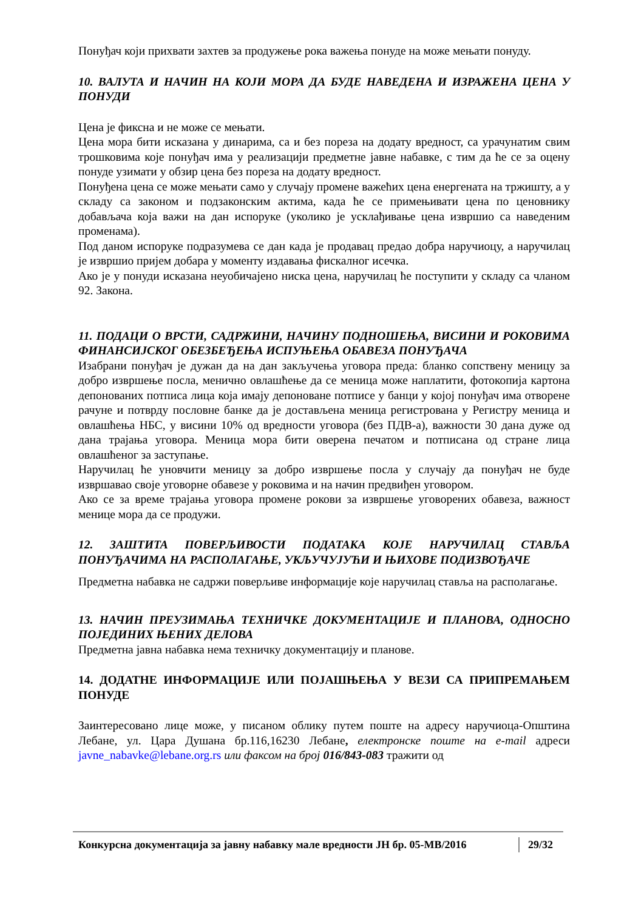Понуђач који прихвати захтев за продужење рока важења понуде на може мењати понуду.
10. ВАЛУТА И НАЧИН НА КОЈИ МОРА ДА БУДЕ НАВЕДЕНА И ИЗРАЖЕНА ЦЕНА У ПОНУДИ
Цена је фиксна и не може се мењати.
Цена мора бити исказана у динарима, са и без пореза на додату вредност, са урачунатим свим трошковима које понуђач има у реализацији предметне јавне набавке, с тим да ће се за оцену понуде узимати у обзир цена без пореза на додату вредност.
Понуђена цена се може мењати само у случају промене важећих цена енергената на тржишту, а у складу са законом и подзаконским актима, када ће се примењивати цена по ценовнику добављача која важи на дан испоруке (уколико је усклађивање цена извршио са наведеним променама).
Под даном испоруке подразумева се дан када је продавац предао добра наручиоцу, а наручилац је извршио пријем добара у моменту издавања фискалног исечка.
Ако је у понуди исказана неуобичајено ниска цена, наручилац ће поступити у складу са чланом 92. Закона.
11. ПОДАЦИ О ВРСТИ, САДРЖИНИ, НАЧИНУ ПОДНОШЕЊА, ВИСИНИ И РОКОВИМА ФИНАНСИЈСКОГ ОБЕЗБЕЂЕЊА ИСПУЊЕЊА ОБАВЕЗА ПОНУЂАЧА
Изабрани понуђач је дужан да на дан закључења уговора преда: бланко сопствену меницу за добро извршење посла, менично овлашћење да се меница може наплатити, фотокопија картона депонованих потписа лица која имају депоноване потписе у банци у којој понуђач има отворене рачуне и потврду пословне банке да је достављена меница регистрована у Регистру меница и овлашћења НБС, у висини 10% од вредности уговора (без ПДВ-а), важности 30 дана дуже од дана трајања уговора. Меница мора бити оверена печатом и потписана од стране лица овлашћеног за заступање.
Наручилац ће уновчити меницу за добро извршење посла у случају да понуђач не буде извршавао своје уговорне обавезе у роковима и на начин предвиђен уговором.
Ако се за време трајања уговора промене рокови за извршење уговорених обавеза, важност менице мора да се продужи.
12. ЗАШТИТА ПОВЕРЉИВОСТИ ПОДАТАКА КОЈЕ НАРУЧИЛАЦ СТАВЉА ПОНУЂАЧИМА НА РАСПОЛАГАЊЕ, УКЉУЧУЈУЋИ И ЊИХОВЕ ПОДИЗВОЂАЧЕ
Предметна набавка не садржи поверљиве информације које наручилац ставља на располагање.
13. НАЧИН ПРЕУЗИМАЊА ТЕХНИЧКЕ ДОКУМЕНТАЦИЈЕ И ПЛАНОВА, ОДНОСНО ПОЈЕДИНИХ ЊЕНИХ ДЕЛОВА
Предметна јавна набавка нема техничку документацију и планове.
14. ДОДАТНЕ ИНФОРМАЦИЈЕ ИЛИ ПОЈАШЊЕЊА У ВЕЗИ СА ПРИПРЕМАЊЕМ ПОНУДЕ
Заинтересовано лице може, у писаном облику путем поште на адресу наручиоца-Општина Лебане, ул. Цара Душана бр.116,16230 Лебане, електронске поште на e-mail адреси javne_nabavke@lebane.org.rs или факсом на број 016/843-083 тражити од
Конкурсна документација за јавну набавку мале вредности ЈН бр. 05-МВ/2016 29/32